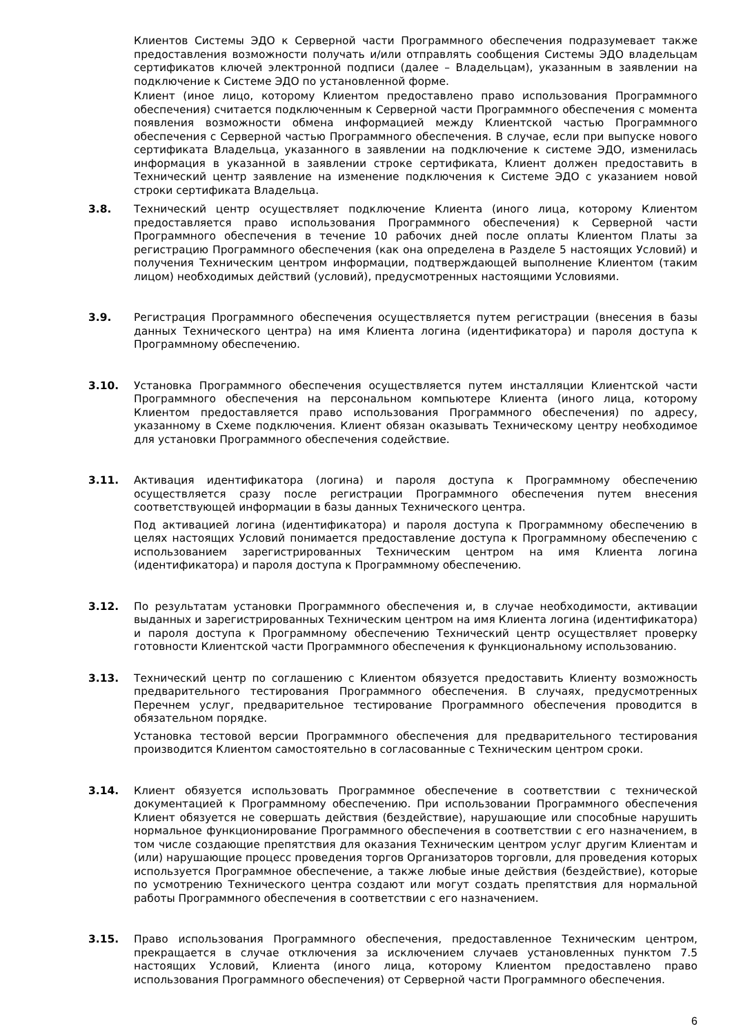Клиентов Системы ЭДО к Серверной части Программного обеспечения подразумевает также предоставления возможности получать и/или отправлять сообщения Системы ЭДО владельцам сертификатов ключей электронной подписи (далее – Владельцам), указанным в заявлении на подключение к Системе ЭДО по установленной форме.
Клиент (иное лицо, которому Клиентом предоставлено право использования Программного обеспечения) считается подключенным к Серверной части Программного обеспечения с момента появления возможности обмена информацией между Клиентской частью Программного обеспечения с Серверной частью Программного обеспечения. В случае, если при выпуске нового сертификата Владельца, указанного в заявлении на подключение к системе ЭДО, изменилась информация в указанной в заявлении строке сертификата, Клиент должен предоставить в Технический центр заявление на изменение подключения к Системе ЭДО с указанием новой строки сертификата Владельца.
3.8. Технический центр осуществляет подключение Клиента (иного лица, которому Клиентом предоставляется право использования Программного обеспечения) к Серверной части Программного обеспечения в течение 10 рабочих дней после оплаты Клиентом Платы за регистрацию Программного обеспечения (как она определена в Разделе 5 настоящих Условий) и получения Техническим центром информации, подтверждающей выполнение Клиентом (таким лицом) необходимых действий (условий), предусмотренных настоящими Условиями.
3.9. Регистрация Программного обеспечения осуществляется путем регистрации (внесения в базы данных Технического центра) на имя Клиента логина (идентификатора) и пароля доступа к Программному обеспечению.
3.10. Установка Программного обеспечения осуществляется путем инсталляции Клиентской части Программного обеспечения на персональном компьютере Клиента (иного лица, которому Клиентом предоставляется право использования Программного обеспечения) по адресу, указанному в Схеме подключения. Клиент обязан оказывать Техническому центру необходимое для установки Программного обеспечения содействие.
3.11. Активация идентификатора (логина) и пароля доступа к Программному обеспечению осуществляется сразу после регистрации Программного обеспечения путем внесения соответствующей информации в базы данных Технического центра.
Под активацией логина (идентификатора) и пароля доступа к Программному обеспечению в целях настоящих Условий понимается предоставление доступа к Программному обеспечению с использованием зарегистрированных Техническим центром на имя Клиента логина (идентификатора) и пароля доступа к Программному обеспечению.
3.12. По результатам установки Программного обеспечения и, в случае необходимости, активации выданных и зарегистрированных Техническим центром на имя Клиента логина (идентификатора) и пароля доступа к Программному обеспечению Технический центр осуществляет проверку готовности Клиентской части Программного обеспечения к функциональному использованию.
3.13. Технический центр по соглашению с Клиентом обязуется предоставить Клиенту возможность предварительного тестирования Программного обеспечения. В случаях, предусмотренных Перечнем услуг, предварительное тестирование Программного обеспечения проводится в обязательном порядке.
Установка тестовой версии Программного обеспечения для предварительного тестирования производится Клиентом самостоятельно в согласованные с Техническим центром сроки.
3.14. Клиент обязуется использовать Программное обеспечение в соответствии с технической документацией к Программному обеспечению. При использовании Программного обеспечения Клиент обязуется не совершать действия (бездействие), нарушающие или способные нарушить нормальное функционирование Программного обеспечения в соответствии с его назначением, в том числе создающие препятствия для оказания Техническим центром услуг другим Клиентам и (или) нарушающие процесс проведения торгов Организаторов торговли, для проведения которых используется Программное обеспечение, а также любые иные действия (бездействие), которые по усмотрению Технического центра создают или могут создать препятствия для нормальной работы Программного обеспечения в соответствии с его назначением.
3.15. Право использования Программного обеспечения, предоставленное Техническим центром, прекращается в случае отключения за исключением случаев установленных пунктом 7.5 настоящих Условий, Клиента (иного лица, которому Клиентом предоставлено право использования Программного обеспечения) от Серверной части Программного обеспечения.
6